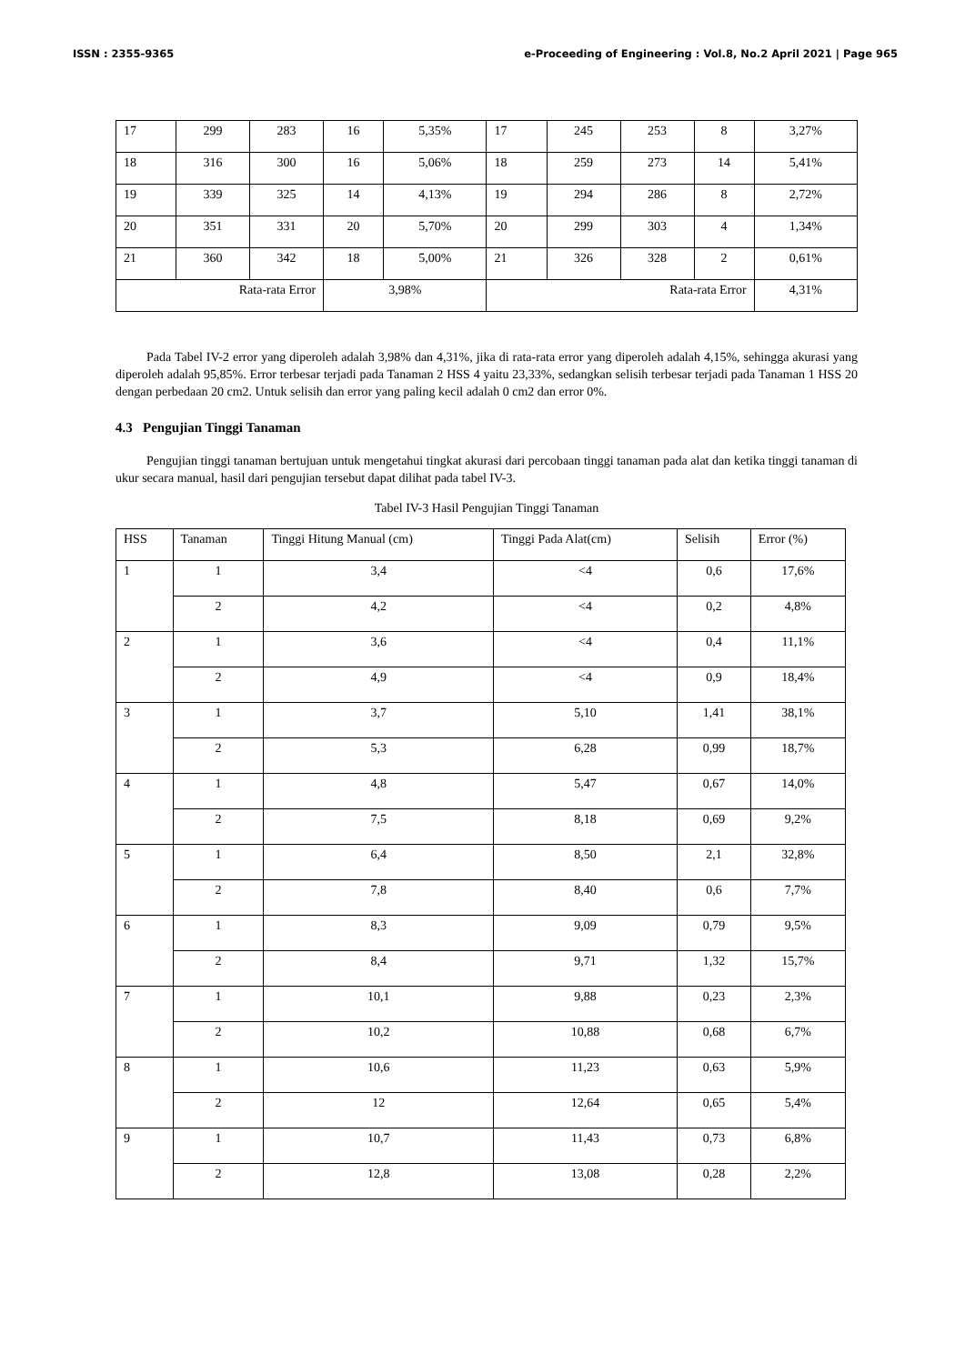ISSN : 2355-9365 e-Proceeding of Engineering : Vol.8, No.2 April 2021 | Page 965
| 17 | 299 | 283 | 16 | 5,35% | 17 | 245 | 253 | 8 | 3,27% |
| 18 | 316 | 300 | 16 | 5,06% | 18 | 259 | 273 | 14 | 5,41% |
| 19 | 339 | 325 | 14 | 4,13% | 19 | 294 | 286 | 8 | 2,72% |
| 20 | 351 | 331 | 20 | 5,70% | 20 | 299 | 303 | 4 | 1,34% |
| 21 | 360 | 342 | 18 | 5,00% | 21 | 326 | 328 | 2 | 0,61% |
| Rata-rata Error | | | 3,98% | | Rata-rata Error | | | | 4,31% |
Pada Tabel IV-2 error yang diperoleh adalah 3,98% dan 4,31%, jika di rata-rata error yang diperoleh adalah 4,15%, sehingga akurasi yang diperoleh adalah 95,85%. Error terbesar terjadi pada Tanaman 2 HSS 4 yaitu 23,33%, sedangkan selisih terbesar terjadi pada Tanaman 1 HSS 20 dengan perbedaan 20 cm2. Untuk selisih dan error yang paling kecil adalah 0 cm2 dan error 0%.
4.3 Pengujian Tinggi Tanaman
Pengujian tinggi tanaman bertujuan untuk mengetahui tingkat akurasi dari percobaan tinggi tanaman pada alat dan ketika tinggi tanaman di ukur secara manual, hasil dari pengujian tersebut dapat dilihat pada tabel IV-3.
Tabel IV-3 Hasil Pengujian Tinggi Tanaman
| HSS | Tanaman | Tinggi Hitung Manual (cm) | Tinggi Pada Alat(cm) | Selisih | Error (%) |
| --- | --- | --- | --- | --- | --- |
| 1 | 1 | 3,4 | <4 | 0,6 | 17,6% |
| | 2 | 4,2 | <4 | 0,2 | 4,8% |
| 2 | 1 | 3,6 | <4 | 0,4 | 11,1% |
| | 2 | 4,9 | <4 | 0,9 | 18,4% |
| 3 | 1 | 3,7 | 5,10 | 1,41 | 38,1% |
| | 2 | 5,3 | 6,28 | 0,99 | 18,7% |
| 4 | 1 | 4,8 | 5,47 | 0,67 | 14,0% |
| | 2 | 7,5 | 8,18 | 0,69 | 9,2% |
| 5 | 1 | 6,4 | 8,50 | 2,1 | 32,8% |
| | 2 | 7,8 | 8,40 | 0,6 | 7,7% |
| 6 | 1 | 8,3 | 9,09 | 0,79 | 9,5% |
| | 2 | 8,4 | 9,71 | 1,32 | 15,7% |
| 7 | 1 | 10,1 | 9,88 | 0,23 | 2,3% |
| | 2 | 10,2 | 10,88 | 0,68 | 6,7% |
| 8 | 1 | 10,6 | 11,23 | 0,63 | 5,9% |
| | 2 | 12 | 12,64 | 0,65 | 5,4% |
| 9 | 1 | 10,7 | 11,43 | 0,73 | 6,8% |
| | 2 | 12,8 | 13,08 | 0,28 | 2,2% |